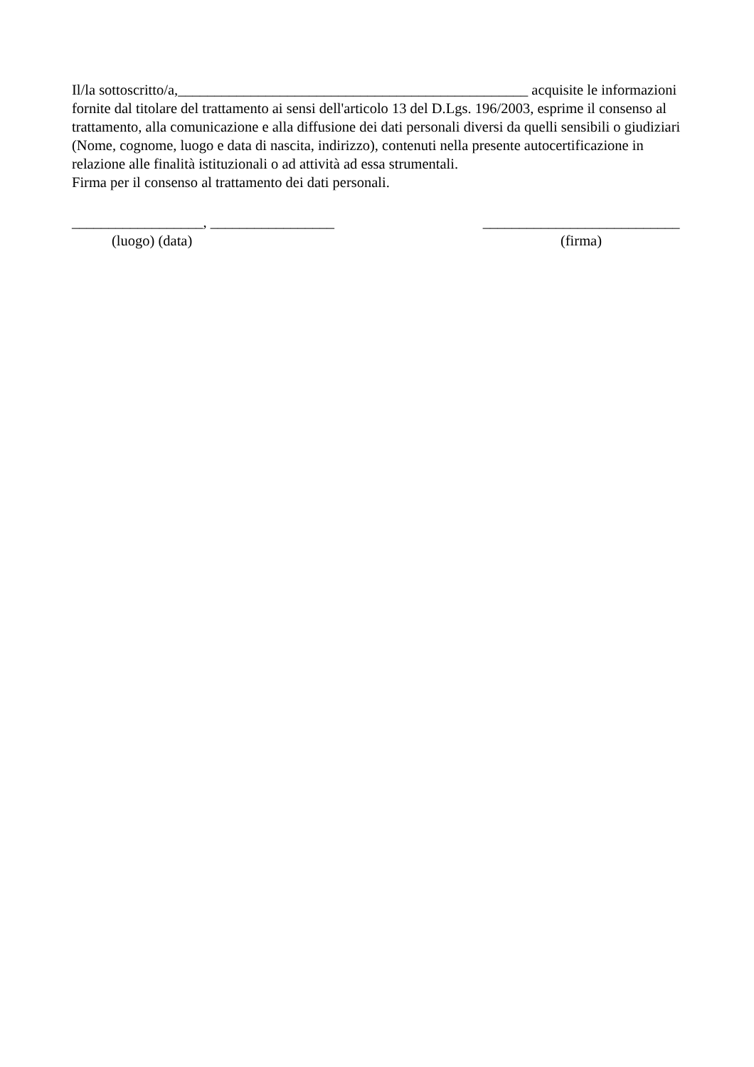Il/la sottoscritto/a,________________________________________________ acquisite le informazioni fornite dal titolare del trattamento ai sensi dell'articolo 13 del D.Lgs. 196/2003, esprime il consenso al trattamento, alla comunicazione e alla diffusione dei dati personali diversi da quelli sensibili o giudiziari (Nome, cognome, luogo e data di nascita, indirizzo), contenuti nella presente autocertificazione in relazione alle finalità istituzionali o ad attività ad essa strumentali.
Firma per il consenso al trattamento dei dati personali.
__________________, _________________
(luogo) (data)
___________________________
(firma)